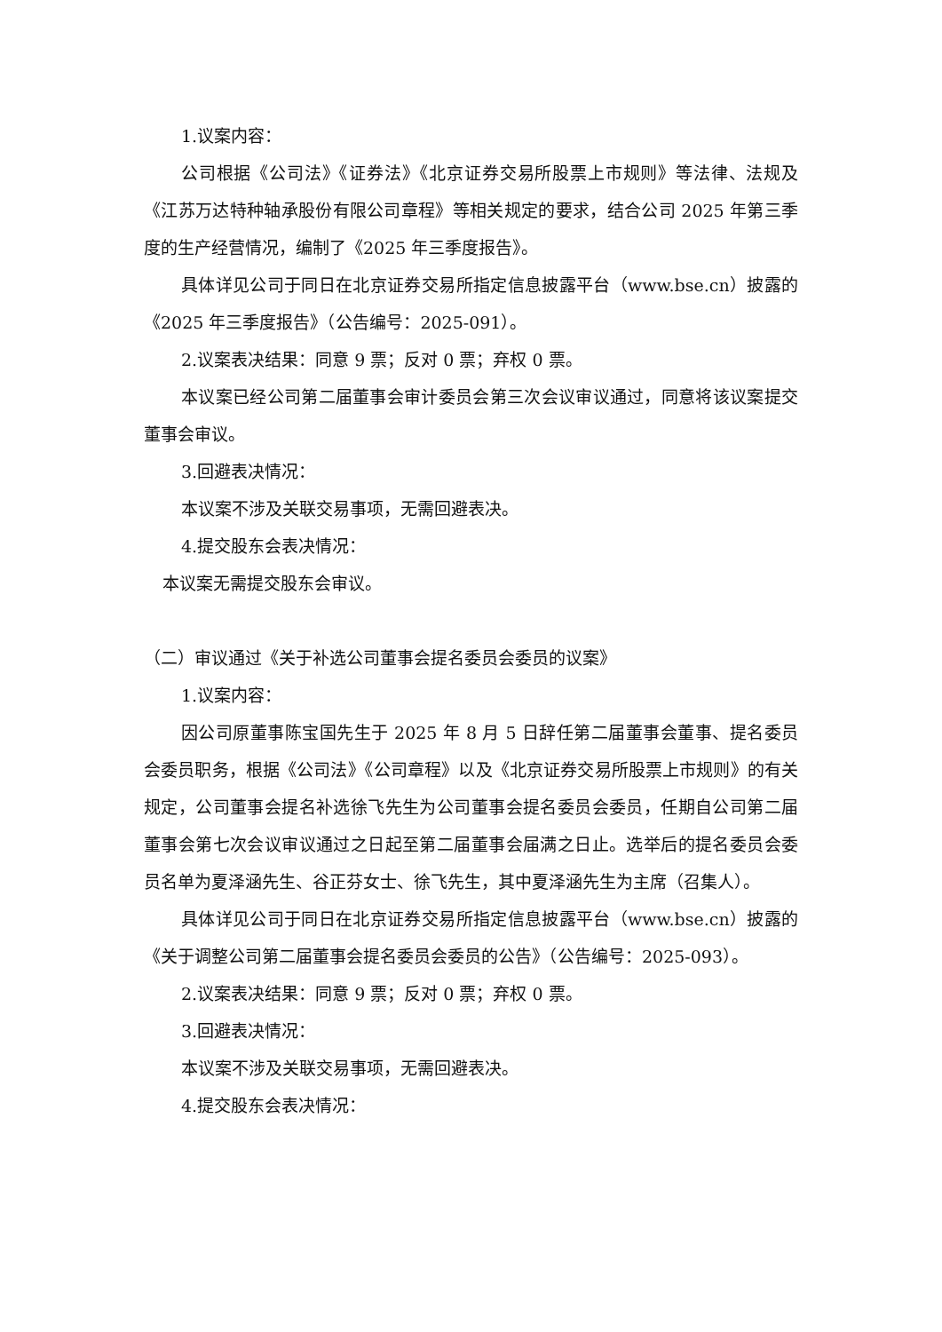1.议案内容：
公司根据《公司法》《证券法》《北京证券交易所股票上市规则》等法律、法规及《江苏万达特种轴承股份有限公司章程》等相关规定的要求，结合公司 2025 年第三季度的生产经营情况，编制了《2025 年三季度报告》。
具体详见公司于同日在北京证券交易所指定信息披露平台（www.bse.cn）披露的《2025 年三季度报告》（公告编号：2025-091）。
2.议案表决结果：同意 9 票；反对 0 票；弃权 0 票。
本议案已经公司第二届董事会审计委员会第三次会议审议通过，同意将该议案提交董事会审议。
3.回避表决情况：
本议案不涉及关联交易事项，无需回避表决。
4.提交股东会表决情况：
本议案无需提交股东会审议。
（二）审议通过《关于补选公司董事会提名委员会委员的议案》
1.议案内容：
因公司原董事陈宝国先生于 2025 年 8 月 5 日辞任第二届董事会董事、提名委员会委员职务，根据《公司法》《公司章程》以及《北京证券交易所股票上市规则》的有关规定，公司董事会提名补选徐飞先生为公司董事会提名委员会委员，任期自公司第二届董事会第七次会议审议通过之日起至第二届董事会届满之日止。选举后的提名委员会委员名单为夏泽涵先生、谷正芬女士、徐飞先生，其中夏泽涵先生为主席（召集人）。
具体详见公司于同日在北京证券交易所指定信息披露平台（www.bse.cn）披露的《关于调整公司第二届董事会提名委员会委员的公告》（公告编号：2025-093）。
2.议案表决结果：同意 9 票；反对 0 票；弃权 0 票。
3.回避表决情况：
本议案不涉及关联交易事项，无需回避表决。
4.提交股东会表决情况：